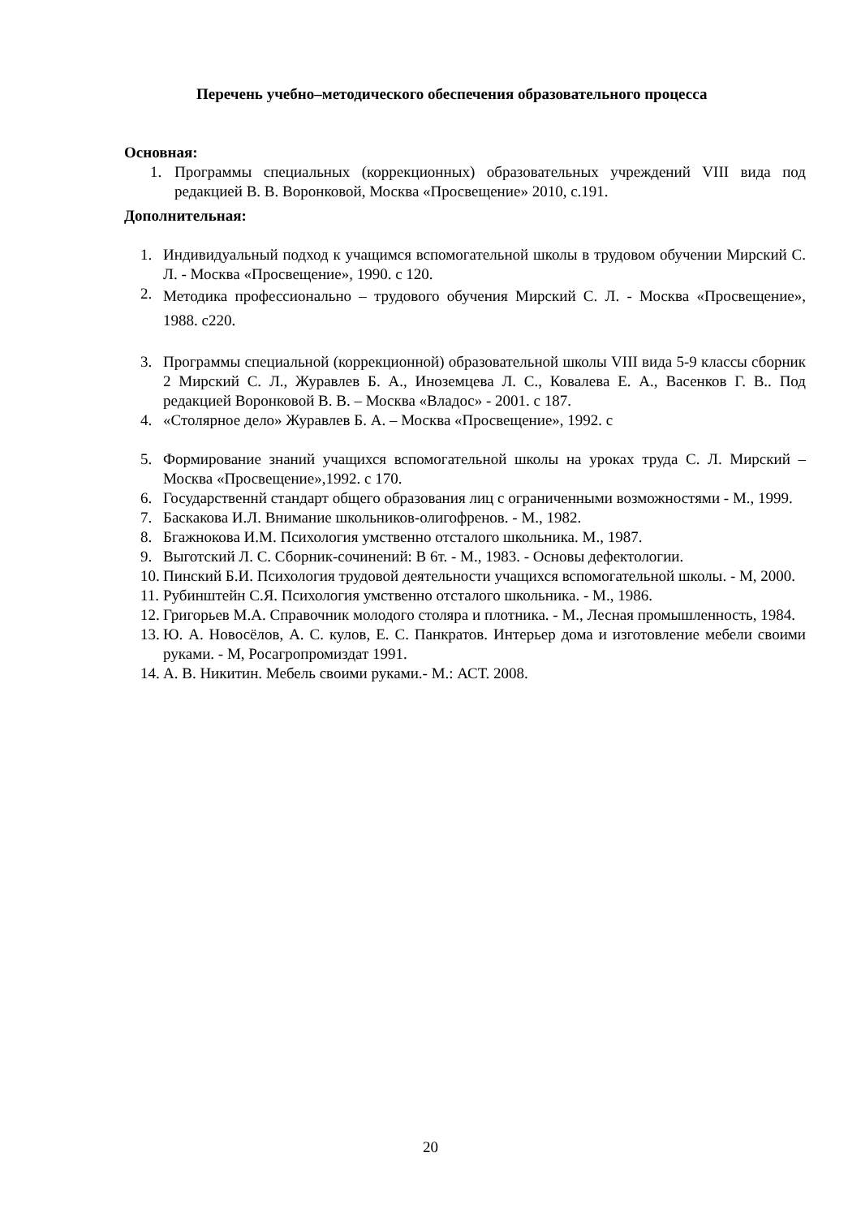Перечень учебно–методического обеспечения образовательного процесса
Основная:
1. Программы специальных (коррекционных) образовательных учреждений VIII вида под редакцией В. В. Воронковой, Москва «Просвещение» 2010, с.191.
Дополнительная:
1. Индивидуальный подход к учащимся вспомогательной школы в трудовом обучении Мирский С. Л. - Москва «Просвещение», 1990. с 120.
2. Методика профессионально – трудового обучения Мирский С. Л. - Москва «Просвещение», 1988. с220.
3. Программы специальной (коррекционной) образовательной школы VIII вида 5-9 классы сборник 2 Мирский С. Л., Журавлев Б. А., Иноземцева Л. С., Ковалева Е. А., Васенков Г. В.. Под редакцией Воронковой В. В. – Москва «Владос» - 2001. с 187.
4. «Столярное дело» Журавлев Б. А. – Москва «Просвещение», 1992. с
5. Формирование знаний учащихся вспомогательной школы на уроках труда С. Л. Мирский – Москва «Просвещение»,1992. с 170.
6. Государственнй стандарт общего образования лиц с ограниченными возможностями - М., 1999.
7. Баскакова И.Л. Внимание школьников-олигофренов. - М., 1982.
8. Бгажнокова И.М. Психология умственно отсталого школьника. М., 1987.
9. Выготский Л. С. Сборник-сочинений: В 6т. - М., 1983. - Основы дефектологии.
10. Пинский Б.И. Психология трудовой деятельности учащихся вспомогательной школы. - М, 2000.
11. Рубинштейн С.Я. Психология умственно отсталого школьника. - М., 1986.
12. Григорьев М.А. Справочник молодого столяра и плотника. - М., Лесная промышленность, 1984.
13. Ю. А. Новосёлов, А. С. кулов, Е. С. Панкратов. Интерьер дома и изготовление мебели своими руками. - М, Росагропромиздат 1991.
14. А. В. Никитин. Мебель своими руками.- М.: АСТ. 2008.
20